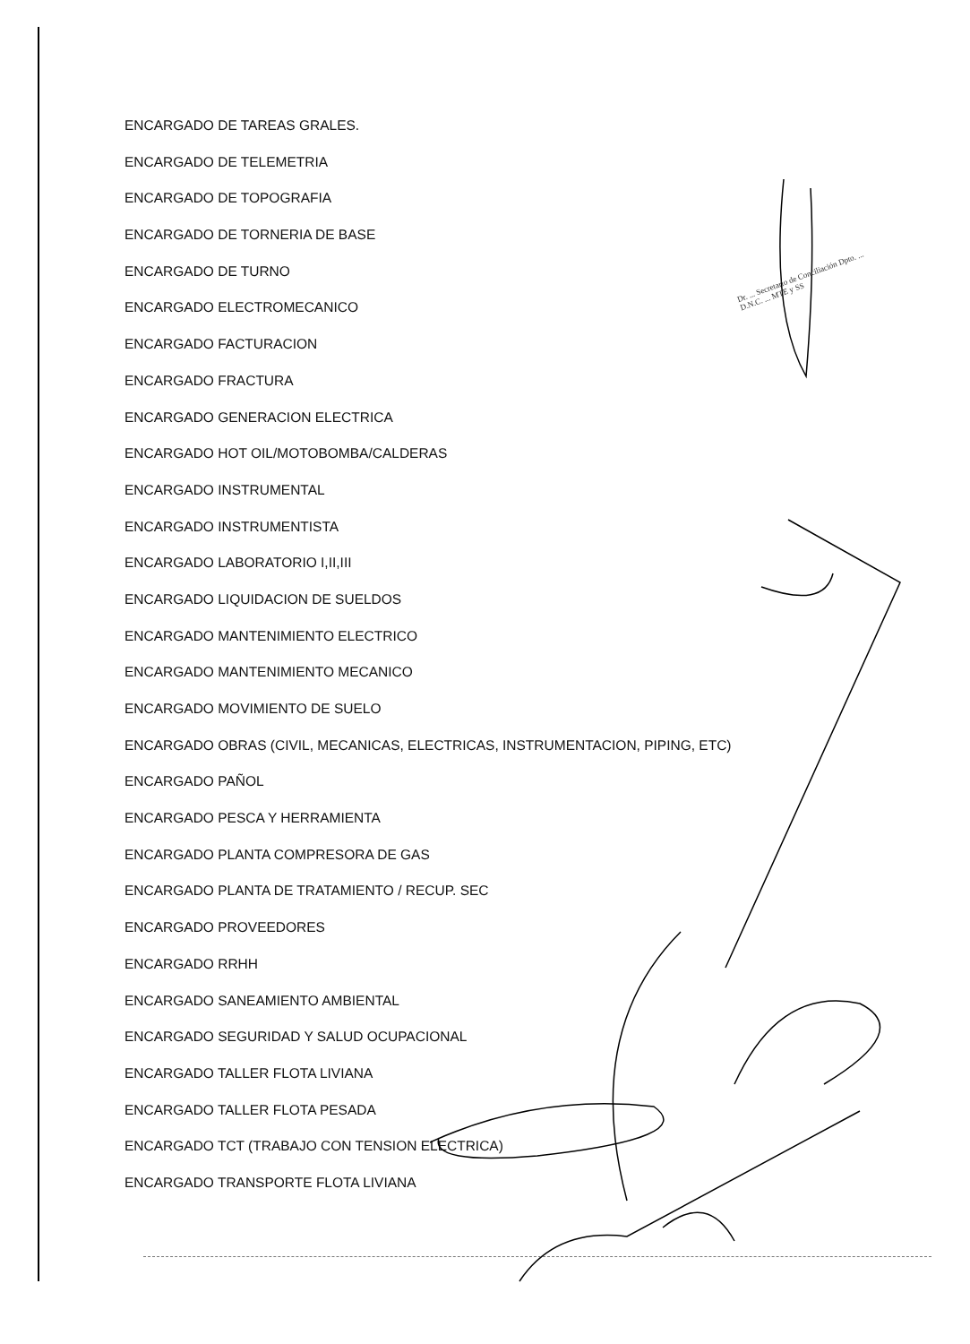ENCARGADO DE TAREAS GRALES.
ENCARGADO DE TELEMETRIA
ENCARGADO DE TOPOGRAFIA
ENCARGADO DE TORNERIA DE BASE
ENCARGADO DE TURNO
ENCARGADO ELECTROMECANICO
ENCARGADO FACTURACION
ENCARGADO FRACTURA
ENCARGADO GENERACION ELECTRICA
ENCARGADO HOT OIL/MOTOBOMBA/CALDERAS
ENCARGADO INSTRUMENTAL
ENCARGADO INSTRUMENTISTA
ENCARGADO LABORATORIO I,II,III
ENCARGADO LIQUIDACION DE SUELDOS
ENCARGADO MANTENIMIENTO ELECTRICO
ENCARGADO MANTENIMIENTO MECANICO
ENCARGADO MOVIMIENTO DE SUELO
ENCARGADO OBRAS (CIVIL, MECANICAS, ELECTRICAS, INSTRUMENTACION, PIPING, ETC)
ENCARGADO PAÑOL
ENCARGADO PESCA Y HERRAMIENTA
ENCARGADO PLANTA COMPRESORA DE GAS
ENCARGADO PLANTA DE TRATAMIENTO / RECUP. SEC
ENCARGADO PROVEEDORES
ENCARGADO RRHH
ENCARGADO SANEAMIENTO AMBIENTAL
ENCARGADO SEGURIDAD Y SALUD OCUPACIONAL
ENCARGADO TALLER FLOTA LIVIANA
ENCARGADO TALLER FLOTA PESADA
ENCARGADO TCT (TRABAJO CON TENSION ELECTRICA)
ENCARGADO TRANSPORTE FLOTA LIVIANA
Dr. ... Secretario de Conciliación Dpto. ... D.N.C. ... MTE y SS